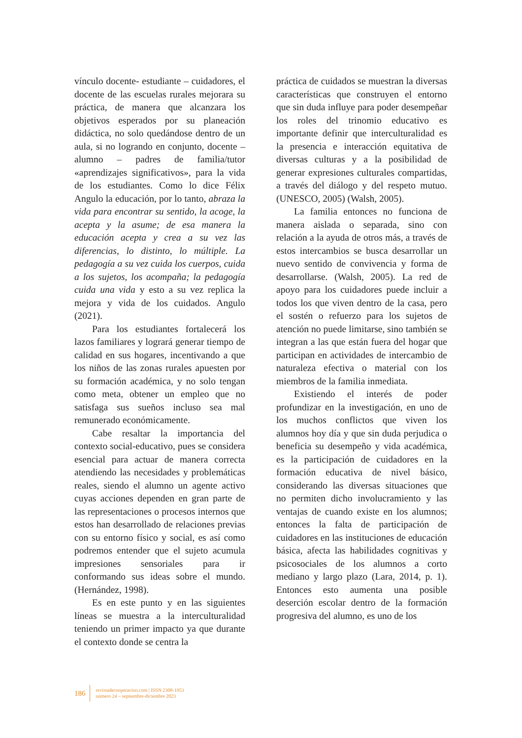vínculo docente- estudiante – cuidadores, el docente de las escuelas rurales mejorara su práctica, de manera que alcanzara los objetivos esperados por su planeación didáctica, no solo quedándose dentro de un aula, si no logrando en conjunto, docente – alumno – padres de familia/tutor «aprendizajes significativos», para la vida de los estudiantes. Como lo dice Félix Angulo la educación, por lo tanto, abraza la vida para encontrar su sentido, la acoge, la acepta y la asume; de esa manera la educación acepta y crea a su vez las diferencias, lo distinto, lo múltiple. La pedagogía a su vez cuida los cuerpos, cuida a los sujetos, los acompaña; la pedagogía cuida una vida y esto a su vez replica la mejora y vida de los cuidados. Angulo (2021).
Para los estudiantes fortalecerá los lazos familiares y logrará generar tiempo de calidad en sus hogares, incentivando a que los niños de las zonas rurales apuesten por su formación académica, y no solo tengan como meta, obtener un empleo que no satisfaga sus sueños incluso sea mal remunerado económicamente.
Cabe resaltar la importancia del contexto social-educativo, pues se considera esencial para actuar de manera correcta atendiendo las necesidades y problemáticas reales, siendo el alumno un agente activo cuyas acciones dependen en gran parte de las representaciones o procesos internos que estos han desarrollado de relaciones previas con su entorno físico y social, es así como podremos entender que el sujeto acumula impresiones sensoriales para ir conformando sus ideas sobre el mundo. (Hernández, 1998).
Es en este punto y en las siguientes líneas se muestra a la interculturalidad teniendo un primer impacto ya que durante el contexto donde se centra la
práctica de cuidados se muestran la diversas características que construyen el entorno que sin duda influye para poder desempeñar los roles del trinomio educativo es importante definir que interculturalidad es la presencia e interacción equitativa de diversas culturas y a la posibilidad de generar expresiones culturales compartidas, a través del diálogo y del respeto mutuo. (UNESCO, 2005) (Walsh, 2005).
La familia entonces no funciona de manera aislada o separada, sino con relación a la ayuda de otros más, a través de estos intercambios se busca desarrollar un nuevo sentido de convivencia y forma de desarrollarse. (Walsh, 2005). La red de apoyo para los cuidadores puede incluir a todos los que viven dentro de la casa, pero el sostén o refuerzo para los sujetos de atención no puede limitarse, sino también se integran a las que están fuera del hogar que participan en actividades de intercambio de naturaleza efectiva o material con los miembros de la familia inmediata.
Existiendo el interés de poder profundizar en la investigación, en uno de los muchos conflictos que viven los alumnos hoy día y que sin duda perjudica o beneficia su desempeño y vida académica, es la participación de cuidadores en la formación educativa de nivel básico, considerando las diversas situaciones que no permiten dicho involucramiento y las ventajas de cuando existe en los alumnos; entonces la falta de participación de cuidadores en las instituciones de educación básica, afecta las habilidades cognitivas y psicosociales de los alumnos a corto mediano y largo plazo (Lara, 2014, p. 1). Entonces esto aumenta una posible deserción escolar dentro de la formación progresiva del alumno, es uno de los
186
revistadecooperacion.com | ISSN 2308-1953
número 24 – septiembre-diciembre 2023